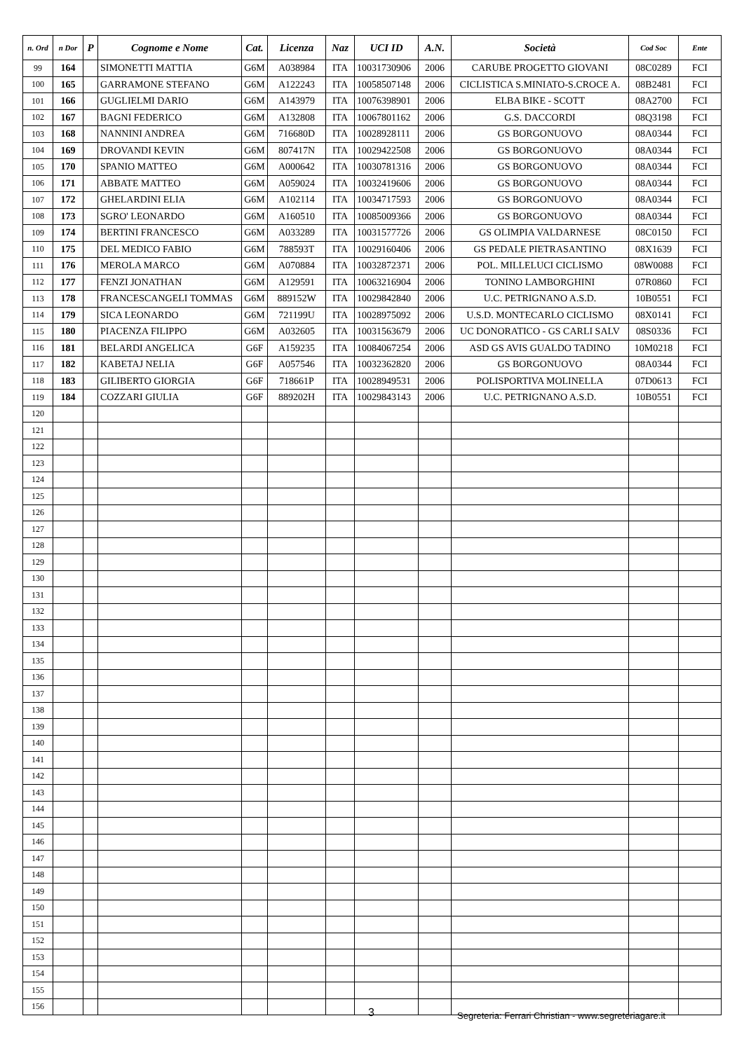| n. Ord | n Dor | P | Cognome e Nome | Cat. | Licenza | Naz | UCI ID | A.N. | Società | Cod Soc | Ente |
| --- | --- | --- | --- | --- | --- | --- | --- | --- | --- | --- | --- |
| 99 | 164 | | SIMONETTI MATTIA | G6M | A038984 | ITA | 10031730906 | 2006 | CARUBE PROGETTO GIOVANI | 08C0289 | FCI |
| 100 | 165 | | GARRAMONE STEFANO | G6M | A122243 | ITA | 10058507148 | 2006 | CICLISTICA S.MINIATO-S.CROCE A. | 08B2481 | FCI |
| 101 | 166 | | GUGLIELMI DARIO | G6M | A143979 | ITA | 10076398901 | 2006 | ELBA BIKE - SCOTT | 08A2700 | FCI |
| 102 | 167 | | BAGNI FEDERICO | G6M | A132808 | ITA | 10067801162 | 2006 | G.S. DACCORDI | 08Q3198 | FCI |
| 103 | 168 | | NANNINI ANDREA | G6M | 716680D | ITA | 10028928111 | 2006 | GS BORGONUOVO | 08A0344 | FCI |
| 104 | 169 | | DROVANDI KEVIN | G6M | 807417N | ITA | 10029422508 | 2006 | GS BORGONUOVO | 08A0344 | FCI |
| 105 | 170 | | SPANIO MATTEO | G6M | A000642 | ITA | 10030781316 | 2006 | GS BORGONUOVO | 08A0344 | FCI |
| 106 | 171 | | ABBATE MATTEO | G6M | A059024 | ITA | 10032419606 | 2006 | GS BORGONUOVO | 08A0344 | FCI |
| 107 | 172 | | GHELARDINI ELIA | G6M | A102114 | ITA | 10034717593 | 2006 | GS BORGONUOVO | 08A0344 | FCI |
| 108 | 173 | | SGRO' LEONARDO | G6M | A160510 | ITA | 10085009366 | 2006 | GS BORGONUOVO | 08A0344 | FCI |
| 109 | 174 | | BERTINI FRANCESCO | G6M | A033289 | ITA | 10031577726 | 2006 | GS OLIMPIA VALDARNESE | 08C0150 | FCI |
| 110 | 175 | | DEL MEDICO FABIO | G6M | 788593T | ITA | 10029160406 | 2006 | GS PEDALE PIETRASANTINO | 08X1639 | FCI |
| 111 | 176 | | MEROLA MARCO | G6M | A070884 | ITA | 10032872371 | 2006 | POL. MILLELUCI CICLISMO | 08W0088 | FCI |
| 112 | 177 | | FENZI JONATHAN | G6M | A129591 | ITA | 10063216904 | 2006 | TONINO LAMBORGHINI | 07R0860 | FCI |
| 113 | 178 | | FRANCESCANGELI TOMMAS | G6M | 889152W | ITA | 10029842840 | 2006 | U.C. PETRIGNANO A.S.D. | 10B0551 | FCI |
| 114 | 179 | | SICA LEONARDO | G6M | 721199U | ITA | 10028975092 | 2006 | U.S.D. MONTECARLO CICLISMO | 08X0141 | FCI |
| 115 | 180 | | PIACENZA FILIPPO | G6M | A032605 | ITA | 10031563679 | 2006 | UC DONORATICO - GS CARLI SALV | 08S0336 | FCI |
| 116 | 181 | | BELARDI ANGELICA | G6F | A159235 | ITA | 10084067254 | 2006 | ASD GS AVIS GUALDO TADINO | 10M0218 | FCI |
| 117 | 182 | | KABETAJ NELIA | G6F | A057546 | ITA | 10032362820 | 2006 | GS BORGONUOVO | 08A0344 | FCI |
| 118 | 183 | | GILIBERTO GIORGIA | G6F | 718661P | ITA | 10028949531 | 2006 | POLISPORTIVA MOLINELLA | 07D0613 | FCI |
| 119 | 184 | | COZZARI GIULIA | G6F | 889202H | ITA | 10029843143 | 2006 | U.C. PETRIGNANO A.S.D. | 10B0551 | FCI |
| 120 | | | | | | | | | | | |
| 121 | | | | | | | | | | | |
| 122 | | | | | | | | | | | |
| 123 | | | | | | | | | | | |
| 124 | | | | | | | | | | | |
| 125 | | | | | | | | | | | |
| 126 | | | | | | | | | | | |
| 127 | | | | | | | | | | | |
| 128 | | | | | | | | | | | |
| 129 | | | | | | | | | | | |
| 130 | | | | | | | | | | | |
| 131 | | | | | | | | | | | |
| 132 | | | | | | | | | | | |
| 133 | | | | | | | | | | | |
| 134 | | | | | | | | | | | |
| 135 | | | | | | | | | | | |
| 136 | | | | | | | | | | | |
| 137 | | | | | | | | | | | |
| 138 | | | | | | | | | | | |
| 139 | | | | | | | | | | | |
| 140 | | | | | | | | | | | |
| 141 | | | | | | | | | | | |
| 142 | | | | | | | | | | | |
| 143 | | | | | | | | | | | |
| 144 | | | | | | | | | | | |
| 145 | | | | | | | | | | | |
| 146 | | | | | | | | | | | |
| 147 | | | | | | | | | | | |
| 148 | | | | | | | | | | | |
| 149 | | | | | | | | | | | |
| 150 | | | | | | | | | | | |
| 151 | | | | | | | | | | | |
| 152 | | | | | | | | | | | |
| 153 | | | | | | | | | | | |
| 154 | | | | | | | | | | | |
| 155 | | | | | | | | | | | |
| 156 | | | | | | | | | | | |
3
Segreteria: Ferrari Christian - www.segreteriagare.it